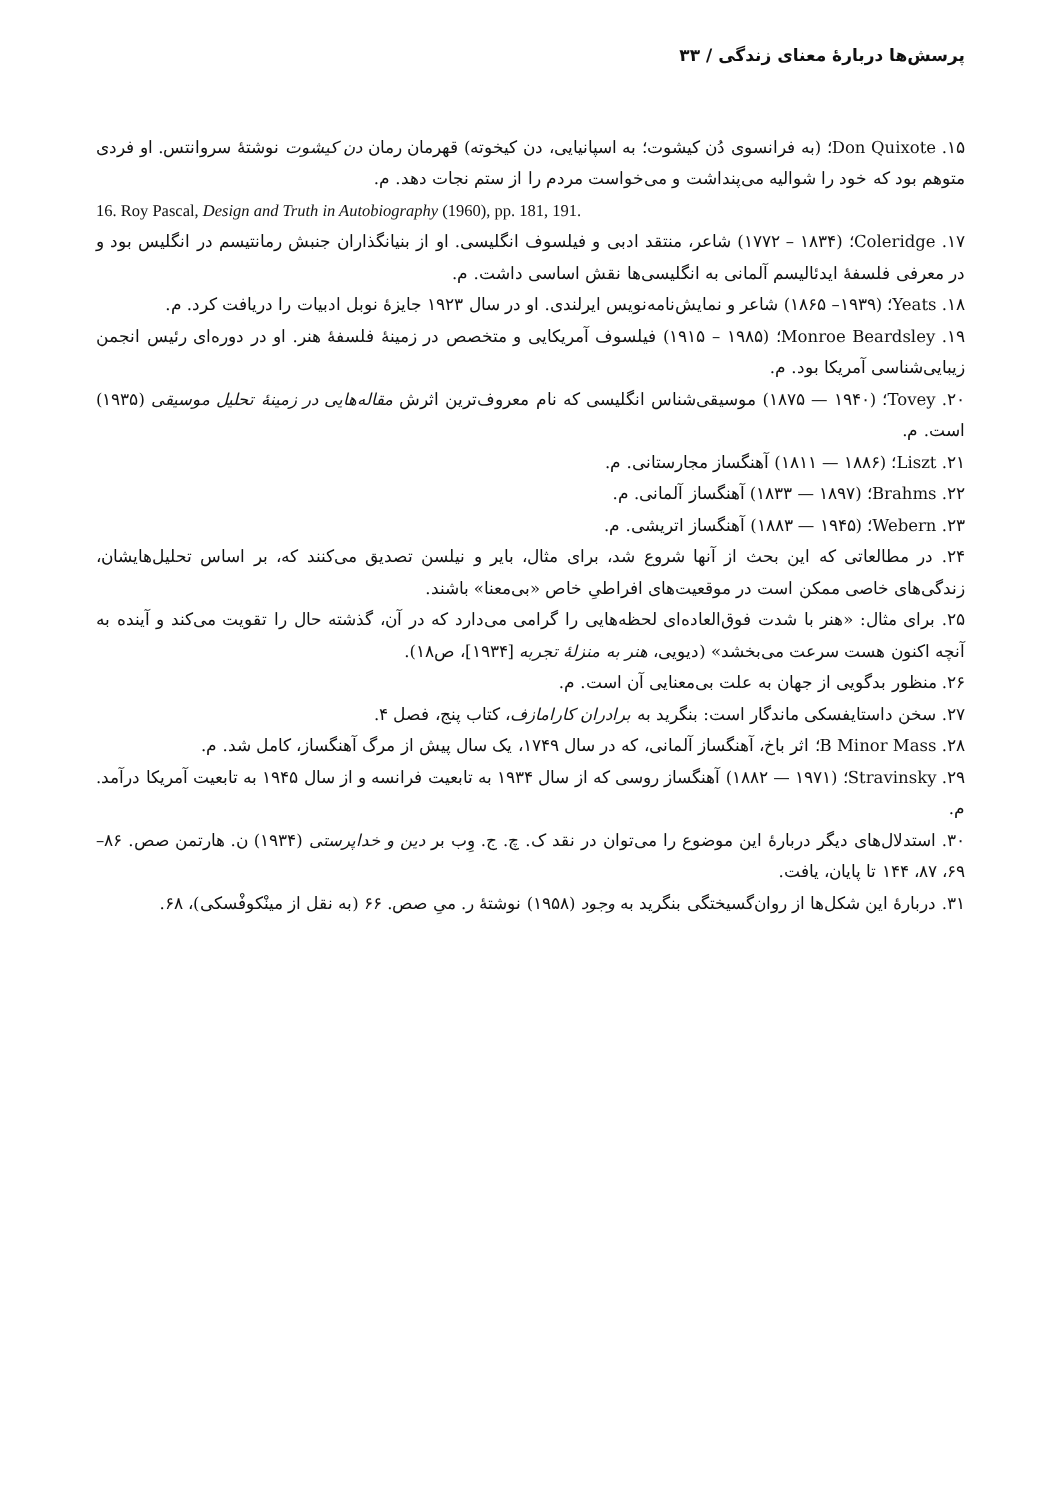پرسش‌ها دربارهٔ معنای زندگی / ۳۳
۱۵. Don Quixote؛ (به فرانسوی دُن کیشوت؛ به اسپانیایی، دن کیخوته) قهرمان رمان دن کیشوت نوشتهٔ سروانتس. او فردی متوهم بود که خود را شوالیه می‌پنداشت و می‌خواست مردم را از ستم نجات دهد. م.
16. Roy Pascal, Design and Truth in Autobiography (1960), pp. 181, 191.
۱۷. Coleridge؛ (۱۸۳۴ – ۱۷۷۲) شاعر، منتقد ادبی و فیلسوف انگلیسی. او از بنیانگذاران جنبش رمانتیسم در انگلیس بود و در معرفی فلسفهٔ ایدئالیسم آلمانی به انگلیسی‌ها نقش اساسی داشت. م.
۱۸. Yeats؛ (۱۹۳۹– ۱۸۶۵) شاعر و نمایش‌نامه‌نویس ایرلندی. او در سال ۱۹۲۳ جایزهٔ نوبل ادبیات را دریافت کرد. م.
۱۹. Monroe Beardsley؛ (۱۹۸۵ – ۱۹۱۵) فیلسوف آمریکایی و متخصص در زمینهٔ فلسفهٔ هنر. او در دوره‌ای رئیس انجمن زیبایی‌شناسی آمریکا بود. م.
۲۰. Tovey؛ (۱۹۴۰ — ۱۸۷۵) موسیقی‌شناس انگلیسی که نام معروف‌ترین اثرش مقاله‌هایی در زمینهٔ تحلیل موسیقی (۱۹۳۵) است. م.
۲۱. Liszt؛ (۱۸۸۶ — ۱۸۱۱) آهنگساز مجارستانی. م.
۲۲. Brahms؛ (۱۸۹۷ — ۱۸۳۳) آهنگساز آلمانی. م.
۲۳. Webern؛ (۱۹۴۵ — ۱۸۸۳) آهنگساز اتریشی. م.
۲۴. در مطالعاتی که این بحث از آنها شروع شد، برای مثال، بایر و نیلسن تصدیق می‌کنند که، بر اساس تحلیل‌هایشان، زندگی‌های خاصی ممکن است در موقعیت‌های افراطیِ خاص «بی‌معنا» باشند.
۲۵. برای مثال: «هنر با شدت فوق‌العاده‌ای لحظه‌هایی را گرامی می‌دارد که در آن، گذشته حال را تقویت می‌کند و آینده به آنچه اکنون هست سرعت می‌بخشد» (دیویی، هنر به منزلهٔ تجربه [۱۹۳۴]، ص۱۸).
۲۶. منظور بدگویی از جهان به علت بی‌معنایی آن است. م.
۲۷. سخن داستایفسکی ماندگار است: بنگرید به برادران کارامازف، کتاب پنج، فصل ۴.
۲۸. B Minor Mass؛ اثر باخ، آهنگساز آلمانی، که در سال ۱۷۴۹، یک سال پیش از مرگ آهنگساز، کامل شد. م.
۲۹. Stravinsky؛ (۱۹۷۱ — ۱۸۸۲) آهنگساز روسی که از سال ۱۹۳۴ به تابعیت فرانسه و از سال ۱۹۴۵ به تابعیت آمریکا درآمد. م.
۳۰. استدلال‌های دیگر دربارهٔ این موضوع را می‌توان در نقد ک. چ. ج. وِب بر دین و خداپرستی (۱۹۳۴) ن. هارتمن صص. ۸۶–۶۹، ۸۷، ۱۴۴ تا پایان، یافت.
۳۱. دربارهٔ این شکل‌ها از روان‌گسیختگی بنگرید به وجود (۱۹۵۸) نوشتهٔ ر. میِ صص. ۶۶ (به نقل از مینْکوفْسکی)، ۶۸.